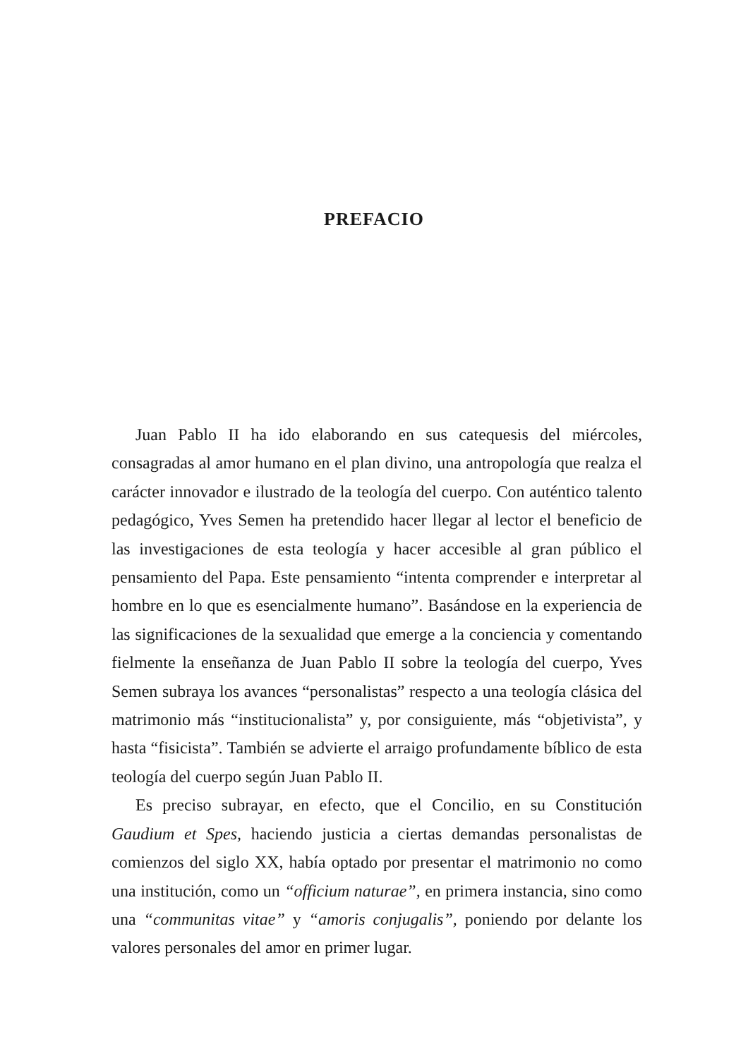PREFACIO
Juan Pablo II ha ido elaborando en sus catequesis del miércoles, consagradas al amor humano en el plan divino, una antropología que realza el carácter innovador e ilustrado de la teología del cuerpo. Con auténtico talento pedagógico, Yves Semen ha pretendido hacer llegar al lector el beneficio de las investigaciones de esta teología y hacer accesible al gran público el pensamiento del Papa. Este pensamiento “intenta comprender e interpretar al hombre en lo que es esencial­mente humano”. Basándose en la experiencia de las significaciones de la sexualidad que emerge a la conciencia y comentando fielmente la enseñanza de Juan Pablo II sobre la teología del cuerpo, Yves Semen subraya los avances “personalistas” respecto a una teología clásica del matrimonio más “institucionalista” y, por consiguiente, más “objeti­vista”, y hasta “fisicista”. También se advierte el arraigo profundamen­te bíblico de esta teología del cuerpo según Juan Pablo II.
Es preciso subrayar, en efecto, que el Concilio, en su Constitución Gaudium et Spes, haciendo justicia a ciertas demandas personalistas de comienzos del siglo XX, había optado por presentar el matrimonio no como una institución, como un “officium naturae”, en primera instan­cia, sino como una “communitas vitae” y “amoris conjugalis”, poniendo por delante los valores personales del amor en primer lugar.